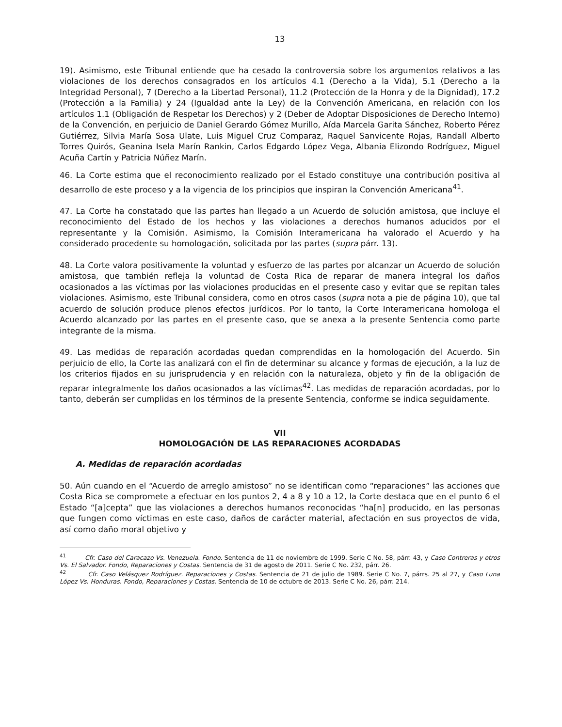13
19). Asimismo, este Tribunal entiende que ha cesado la controversia sobre los argumentos relativos a las violaciones de los derechos consagrados en los artículos 4.1 (Derecho a la Vida), 5.1 (Derecho a la Integridad Personal), 7 (Derecho a la Libertad Personal), 11.2 (Protección de la Honra y de la Dignidad), 17.2 (Protección a la Familia) y 24 (Igualdad ante la Ley) de la Convención Americana, en relación con los artículos 1.1 (Obligación de Respetar los Derechos) y 2 (Deber de Adoptar Disposiciones de Derecho Interno) de la Convención, en perjuicio de Daniel Gerardo Gómez Murillo, Aída Marcela Garita Sánchez, Roberto Pérez Gutiérrez, Silvia María Sosa Ulate, Luis Miguel Cruz Comparaz, Raquel Sanvicente Rojas, Randall Alberto Torres Quirós, Geanina Isela Marín Rankin, Carlos Edgardo López Vega, Albania Elizondo Rodríguez, Miguel Acuña Cartín y Patricia Núñez Marín.
46. La Corte estima que el reconocimiento realizado por el Estado constituye una contribución positiva al desarrollo de este proceso y a la vigencia de los principios que inspiran la Convención Americana<sup>41</sup>.
47. La Corte ha constatado que las partes han llegado a un Acuerdo de solución amistosa, que incluye el reconocimiento del Estado de los hechos y las violaciones a derechos humanos aducidos por el representante y la Comisión. Asimismo, la Comisión Interamericana ha valorado el Acuerdo y ha considerado procedente su homologación, solicitada por las partes (supra párr. 13).
48. La Corte valora positivamente la voluntad y esfuerzo de las partes por alcanzar un Acuerdo de solución amistosa, que también refleja la voluntad de Costa Rica de reparar de manera integral los daños ocasionados a las víctimas por las violaciones producidas en el presente caso y evitar que se repitan tales violaciones. Asimismo, este Tribunal considera, como en otros casos (supra nota a pie de página 10), que tal acuerdo de solución produce plenos efectos jurídicos. Por lo tanto, la Corte Interamericana homologa el Acuerdo alcanzado por las partes en el presente caso, que se anexa a la presente Sentencia como parte integrante de la misma.
49. Las medidas de reparación acordadas quedan comprendidas en la homologación del Acuerdo. Sin perjuicio de ello, la Corte las analizará con el fin de determinar su alcance y formas de ejecución, a la luz de los criterios fijados en su jurisprudencia y en relación con la naturaleza, objeto y fin de la obligación de reparar integralmente los daños ocasionados a las víctimas<sup>42</sup>. Las medidas de reparación acordadas, por lo tanto, deberán ser cumplidas en los términos de la presente Sentencia, conforme se indica seguidamente.
VII
HOMOLOGACIÓN DE LAS REPARACIONES ACORDADAS
A. Medidas de reparación acordadas
50. Aún cuando en el “Acuerdo de arreglo amistoso” no se identifican como “reparaciones” las acciones que Costa Rica se compromete a efectuar en los puntos 2, 4 a 8 y 10 a 12, la Corte destaca que en el punto 6 el Estado “[a]cepta” que las violaciones a derechos humanos reconocidas “ha[n] producido, en las personas que fungen como víctimas en este caso, daños de carácter material, afectación en sus proyectos de vida, así como daño moral objetivo y
<sup>41</sup> Cfr. Caso del Caracazo Vs. Venezuela. Fondo. Sentencia de 11 de noviembre de 1999. Serie C No. 58, párr. 43, y Caso Contreras y otros Vs. El Salvador. Fondo, Reparaciones y Costas. Sentencia de 31 de agosto de 2011. Serie C No. 232, párr. 26.
<sup>42</sup> Cfr. Caso Velásquez Rodríguez. Reparaciones y Costas. Sentencia de 21 de julio de 1989. Serie C No. 7, párrs. 25 al 27, y Caso Luna López Vs. Honduras. Fondo, Reparaciones y Costas. Sentencia de 10 de octubre de 2013. Serie C No. 26, párr. 214.